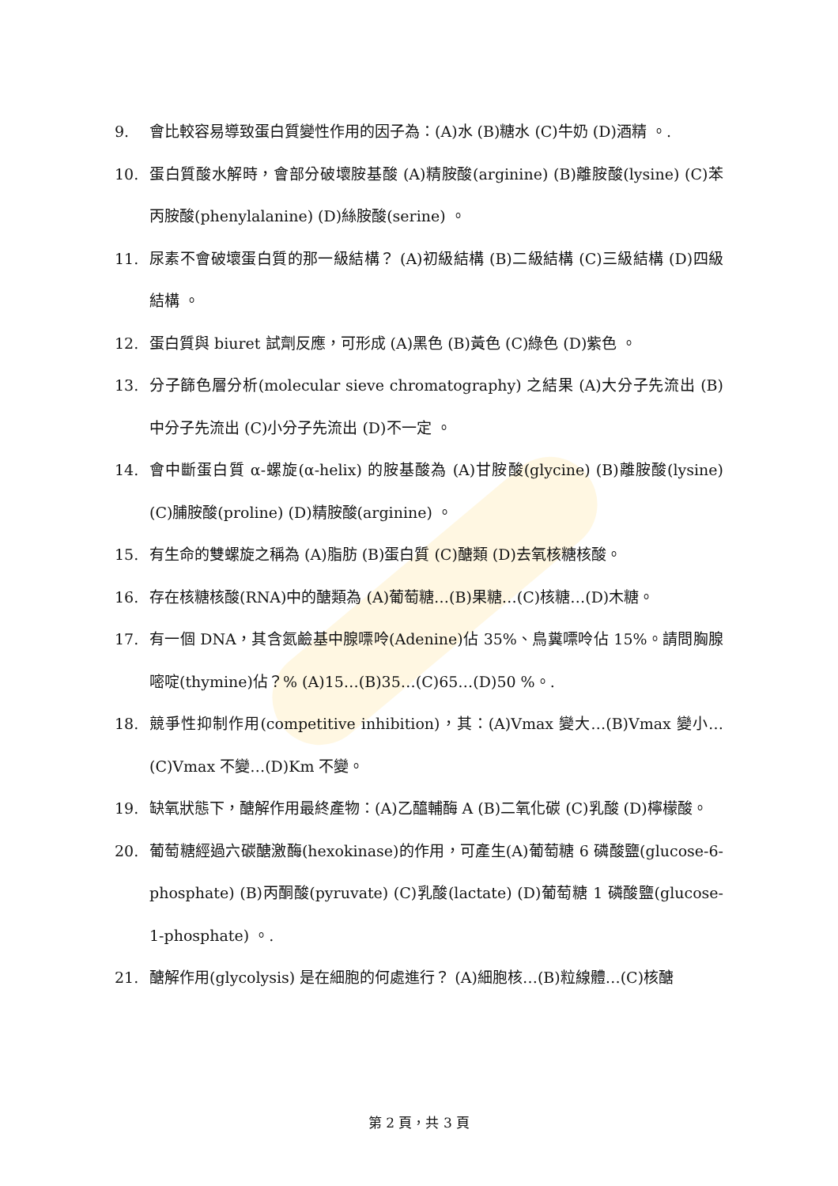9. 會比較容易導致蛋白質變性作用的因子為：(A)水 (B)糖水 (C)牛奶 (D)酒精 。.
10. 蛋白質酸水解時，會部分破壞胺基酸 (A)精胺酸(arginine) (B)離胺酸(lysine) (C)苯丙胺酸(phenylalanine) (D)絲胺酸(serine) 。
11. 尿素不會破壞蛋白質的那一級結構？ (A)初級結構 (B)二級結構 (C)三級結構 (D)四級結構 。
12. 蛋白質與 biuret 試劑反應，可形成 (A)黑色 (B)黃色 (C)綠色 (D)紫色 。
13. 分子篩色層分析(molecular sieve chromatography) 之結果 (A)大分子先流出 (B)中分子先流出 (C)小分子先流出 (D)不一定 。
14. 會中斷蛋白質 α-螺旋(α-helix) 的胺基酸為 (A)甘胺酸(glycine) (B)離胺酸(lysine) (C)脯胺酸(proline) (D)精胺酸(arginine) 。
15. 有生命的雙螺旋之稱為 (A)脂肪 (B)蛋白質 (C)醣類 (D)去氧核糖核酸。
16. 存在核糖核酸(RNA)中的醣類為 (A)葡萄糖…(B)果糖…(C)核糖…(D)木糖。
17. 有一個 DNA，其含氮鹼基中腺嘌呤(Adenine)佔 35%、鳥糞嘌呤佔 15%。請問胸腺嘧啶(thymine)佔？% (A)15…(B)35…(C)65…(D)50 %。.
18. 競爭性抑制作用(competitive inhibition)，其：(A)Vmax 變大…(B)Vmax 變小…(C)Vmax 不變…(D)Km 不變。
19. 缺氧狀態下，醣解作用最終產物：(A)乙醯輔酶 A (B)二氧化碳 (C)乳酸 (D)檸檬酸。
20. 葡萄糖經過六碳醣激酶(hexokinase)的作用，可產生(A)葡萄糖 6 磷酸鹽(glucose-6-phosphate) (B)丙酮酸(pyruvate) (C)乳酸(lactate) (D)葡萄糖 1 磷酸鹽(glucose-1-phosphate) 。.
21. 醣解作用(glycolysis) 是在細胞的何處進行？ (A)細胞核…(B)粒線體…(C)核醣
第 2 頁，共 3 頁